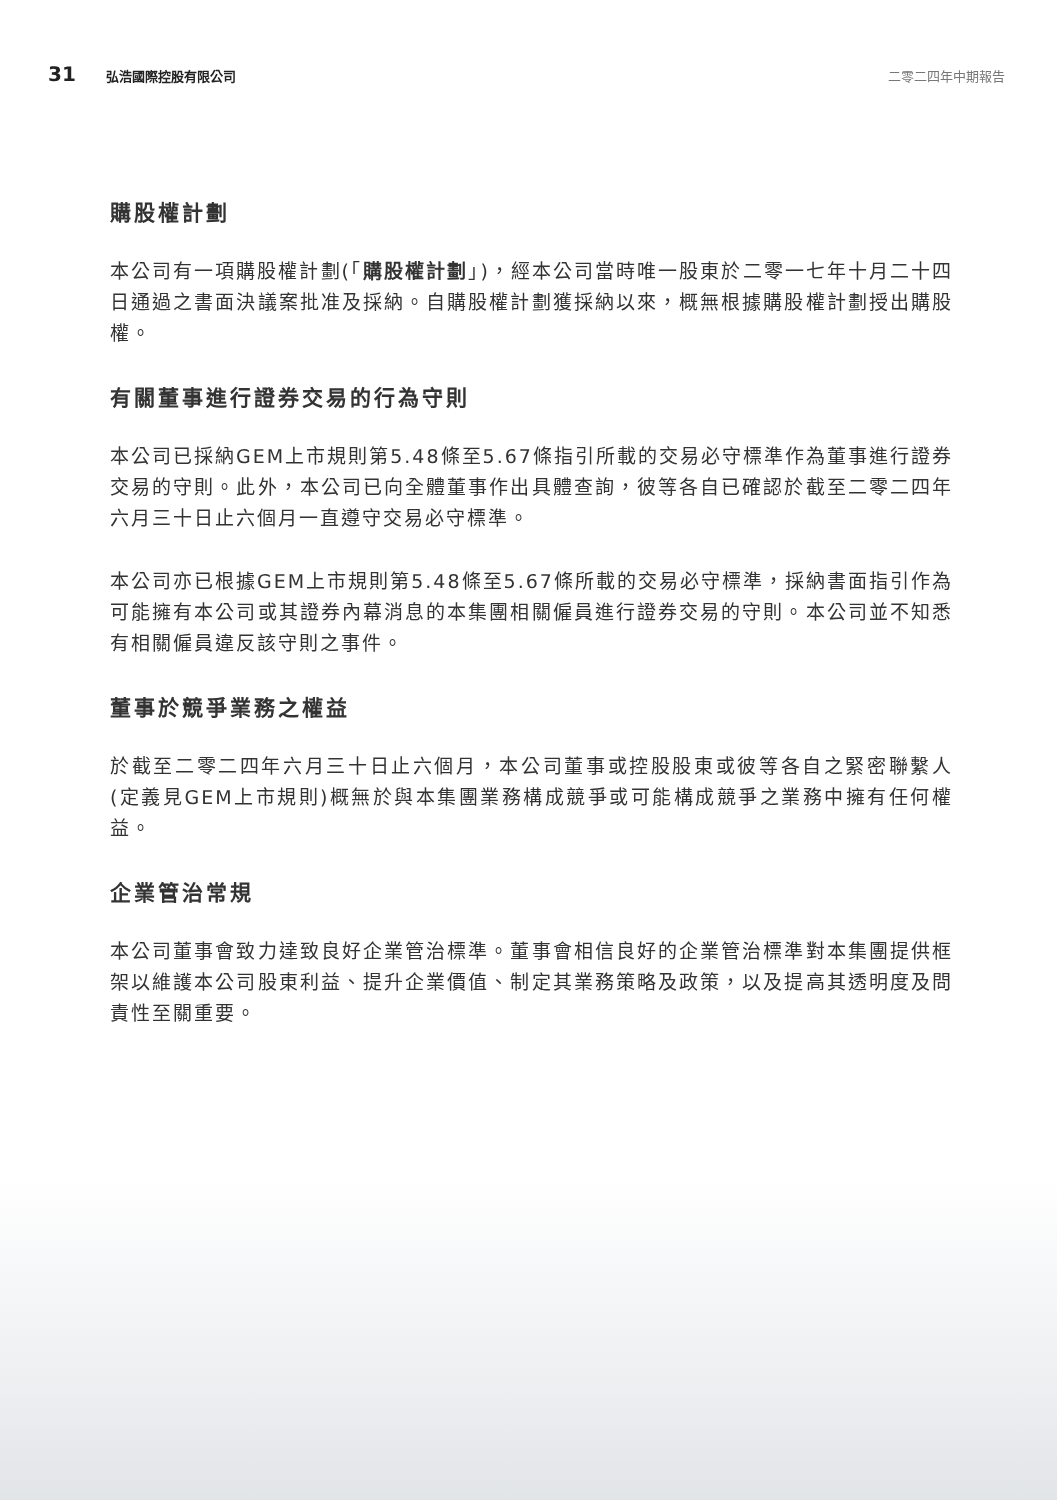31 弘浩國際控股有限公司 二零二四年中期報告
購股權計劃
本公司有一項購股權計劃(「購股權計劃」)，經本公司當時唯一股東於二零一七年十月二十四日通過之書面決議案批准及採納。自購股權計劃獲採納以來，概無根據購股權計劃授出購股權。
有關董事進行證券交易的行為守則
本公司已採納GEM上市規則第5.48條至5.67條指引所載的交易必守標準作為董事進行證券交易的守則。此外，本公司已向全體董事作出具體查詢，彼等各自已確認於截至二零二四年六月三十日止六個月一直遵守交易必守標準。
本公司亦已根據GEM上市規則第5.48條至5.67條所載的交易必守標準，採納書面指引作為可能擁有本公司或其證券內幕消息的本集團相關僱員進行證券交易的守則。本公司並不知悉有相關僱員違反該守則之事件。
董事於競爭業務之權益
於截至二零二四年六月三十日止六個月，本公司董事或控股股東或彼等各自之緊密聯繫人(定義見GEM上市規則)概無於與本集團業務構成競爭或可能構成競爭之業務中擁有任何權益。
企業管治常規
本公司董事會致力達致良好企業管治標準。董事會相信良好的企業管治標準對本集團提供框架以維護本公司股東利益、提升企業價值、制定其業務策略及政策，以及提高其透明度及問責性至關重要。